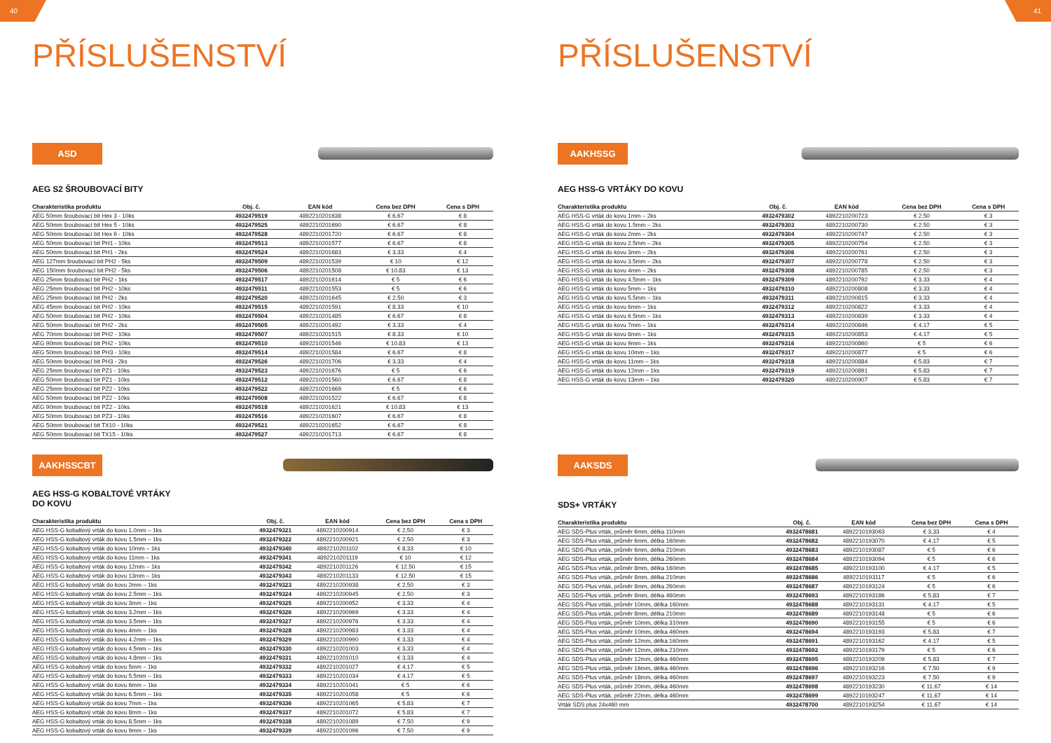40
PŘÍSLUŠENSTVÍ
ASD
AEG S2 ŠROUBOVACÍ BITY
| Charakteristika produktu | Obj. č. | EAN kód | Cena bez DPH | Cena s DPH |
| --- | --- | --- | --- | --- |
| AEG 50mm šroubovací bit Hex 3 - 10ks | 4932479519 | 4892210201638 | € 6.67 | € 8 |
| AEG 50mm šroubovací bit Hex 5 - 10ks | 4932479525 | 4892210201690 | € 6.67 | € 8 |
| AEG 50mm šroubovací bit Hex 6 - 10ks | 4932479528 | 4892210201720 | € 6.67 | € 8 |
| AEG 50mm šroubovací bit PH1 - 10ks | 4932479513 | 4892210201577 | € 6.67 | € 8 |
| AEG 50mm šroubovací bit PH1 - 2ks | 4932479524 | 4892210201683 | € 3.33 | € 4 |
| AEG 127mm šroubovací bit PH2 - 5ks | 4932479509 | 4892210201539 | € 10 | € 12 |
| AEG 150mm šroubovací bit PH2 - 5ks | 4932479506 | 4892210201508 | € 10.83 | € 13 |
| AEG 25mm šroubovací bit PH2 - 1ks | 4932479517 | 4892210201614 | € 5 | € 6 |
| AEG 25mm šroubovací bit PH2 - 10ks | 4932479511 | 4892210201553 | € 5 | € 6 |
| AEG 25mm šroubovací bit PH2 - 2ks | 4932479520 | 4892210201645 | € 2.50 | € 3 |
| AEG 45mm šroubovací bit PH2 - 10ks | 4932479515 | 4892210201591 | € 8.33 | € 10 |
| AEG 50mm šroubovací bit PH2 - 10ks | 4932479504 | 4892210201485 | € 6.67 | € 8 |
| AEG 50mm šroubovací bit PH2 - 2ks | 4932479505 | 4892210201492 | € 3.33 | € 4 |
| AEG 70mm šroubovací bit PH2 - 10ks | 4932479507 | 4892210201515 | € 8.33 | € 10 |
| AEG 90mm šroubovací bit PH2 - 10ks | 4932479510 | 4892210201546 | € 10.83 | € 13 |
| AEG 50mm šroubovací bit PH3 - 10ks | 4932479514 | 4892210201584 | € 6.67 | € 8 |
| AEG 50mm šroubovací bit PH3 - 2ks | 4932479526 | 4892210201706 | € 3.33 | € 4 |
| AEG 25mm šroubovací bit PZ1 - 10ks | 4932479523 | 4892210201676 | € 5 | € 6 |
| AEG 50mm šroubovací bit PZ1 - 10ks | 4932479512 | 4892210201560 | € 6.67 | € 8 |
| AEG 25mm šroubovací bit PZ2 - 10ks | 4932479522 | 4892210201669 | € 5 | € 6 |
| AEG 50mm šroubovací bit PZ2 - 10ks | 4932479508 | 4892210201522 | € 6.67 | € 8 |
| AEG 90mm šroubovací bit PZ2 - 10ks | 4932479518 | 4892210201621 | € 10.83 | € 13 |
| AEG 50mm šroubovací bit PZ3 - 10ks | 4932479516 | 4892210201607 | € 6.67 | € 8 |
| AEG 50mm šroubovací bit TX10 - 10ks | 4932479521 | 4892210201652 | € 6.67 | € 8 |
| AEG 50mm šroubovací bit TX15 - 10ks | 4932479527 | 4892210201713 | € 6.67 | € 8 |
AAKHSSCBT
AEG HSS-G KOBALTOVÉ VRTÁKY
DO KOVU
| Charakteristika produktu | Obj. č. | EAN kód | Cena bez DPH | Cena s DPH |
| --- | --- | --- | --- | --- |
| AEG HSS-G kobaltový vrták do kovu 1.0mm – 1ks | 4932479321 | 4892210200914 | € 2.50 | € 3 |
| AEG HSS-G kobaltový vrták do kovu 1.5mm – 1ks | 4932479322 | 4892210200921 | € 2.50 | € 3 |
| AEG HSS-G kobaltový vrták do kovu 10mm – 1ks | 4932479340 | 4892210201102 | € 8.33 | € 10 |
| AEG HSS-G kobaltový vrták do kovu 11mm – 1ks | 4932479341 | 4892210201119 | € 10 | € 12 |
| AEG HSS-G kobaltový vrták do kovu 12mm – 1ks | 4932479342 | 4892210201126 | € 12.50 | € 15 |
| AEG HSS-G kobaltový vrták do kovu 13mm – 1ks | 4932479343 | 4892210201133 | € 12.50 | € 15 |
| AEG HSS-G kobaltový vrták do kovu 2mm – 1ks | 4932479323 | 4892210200938 | € 2.50 | € 3 |
| AEG HSS-G kobaltový vrták do kovu 2.5mm – 1ks | 4932479324 | 4892210200945 | € 2.50 | € 3 |
| AEG HSS-G kobaltový vrták do kovu 3mm – 1ks | 4932479325 | 4892210200952 | € 3.33 | € 4 |
| AEG HSS-G kobaltový vrták do kovu 3.2mm – 1ks | 4932479326 | 4892210200969 | € 3.33 | € 4 |
| AEG HSS-G kobaltový vrták do kovu 3.5mm – 1ks | 4932479327 | 4892210200976 | € 3.33 | € 4 |
| AEG HSS-G kobaltový vrták do kovu 4mm – 1ks | 4932479328 | 4892210200983 | € 3.33 | € 4 |
| AEG HSS-G kobaltový vrták do kovu 4.2mm – 1ks | 4932479329 | 4892210200990 | € 3.33 | € 4 |
| AEG HSS-G kobaltový vrták do kovu 4.5mm – 1ks | 4932479330 | 4892210201003 | € 3.33 | € 4 |
| AEG HSS-G kobaltový vrták do kovu 4.8mm – 1ks | 4932479331 | 4892210201010 | € 3.33 | € 4 |
| AEG HSS-G kobaltový vrták do kovu 5mm – 1ks | 4932479332 | 4892210201027 | € 4.17 | € 5 |
| AEG HSS-G kobaltový vrták do kovu 5.5mm – 1ks | 4932479333 | 4892210201034 | € 4.17 | € 5 |
| AEG HSS-G kobaltový vrták do kovu 6mm – 1ks | 4932479334 | 4892210201041 | € 5 | € 6 |
| AEG HSS-G kobaltový vrták do kovu 6.5mm – 1ks | 4932479335 | 4892210201058 | € 5 | € 6 |
| AEG HSS-G kobaltový vrták do kovu 7mm – 1ks | 4932479336 | 4892210201065 | € 5.83 | € 7 |
| AEG HSS-G kobaltový vrták do kovu 8mm – 1ks | 4932479337 | 4892210201072 | € 5.83 | € 7 |
| AEG HSS-G kobaltový vrták do kovu 8.5mm – 1ks | 4932479338 | 4892210201089 | € 7.50 | € 9 |
| AEG HSS-G kobaltový vrták do kovu 9mm – 1ks | 4932479339 | 4892210201096 | € 7.50 | € 9 |
41
PŘÍSLUŠENSTVÍ
AAKHSSG
AEG HSS-G VRTÁKY DO KOVU
| Charakteristika produktu | Obj. č. | EAN kód | Cena bez DPH | Cena s DPH |
| --- | --- | --- | --- | --- |
| AEG HSS-G vrták do kovu 1mm – 2ks | 4932479302 | 4892210200723 | € 2.50 | € 3 |
| AEG HSS-G vrták do kovu 1.5mm – 2ks | 4932479303 | 4892210200730 | € 2.50 | € 3 |
| AEG HSS-G vrták do kovu 2mm – 2ks | 4932479304 | 4892210200747 | € 2.50 | € 3 |
| AEG HSS-G vrták do kovu 2.5mm – 2ks | 4932479305 | 4892210200754 | € 2.50 | € 3 |
| AEG HSS-G vrták do kovu 3mm – 2ks | 4932479306 | 4892210200761 | € 2.50 | € 3 |
| AEG HSS-G vrták do kovu 3.5mm – 2ks | 4932479307 | 4892210200778 | € 2.50 | € 3 |
| AEG HSS-G vrták do kovu 4mm – 2ks | 4932479308 | 4892210200785 | € 2.50 | € 3 |
| AEG HSS-G vrták do kovu 4.5mm – 1ks | 4932479309 | 4892210200792 | € 3.33 | € 4 |
| AEG HSS-G vrták do kovu 5mm – 1ks | 4932479310 | 4892210200808 | € 3.33 | € 4 |
| AEG HSS-G vrták do kovu 5.5mm – 1ks | 4932479311 | 4892210200815 | € 3.33 | € 4 |
| AEG HSS-G vrták do kovu 6mm – 1ks | 4932479312 | 4892210200822 | € 3.33 | € 4 |
| AEG HSS-G vrták do kovu 6.5mm – 1ks | 4932479313 | 4892210200839 | € 3.33 | € 4 |
| AEG HSS-G vrták do kovu 7mm – 1ks | 4932479314 | 4892210200846 | € 4.17 | € 5 |
| AEG HSS-G vrták do kovu 8mm – 1ks | 4932479315 | 4892210200853 | € 4.17 | € 5 |
| AEG HSS-G vrták do kovu 9mm – 1ks | 4932479316 | 4892210200860 | € 5 | € 6 |
| AEG HSS-G vrták do kovu 10mm – 1ks | 4932479317 | 4892210200877 | € 5 | € 6 |
| AEG HSS-G vrták do kovu 11mm – 1ks | 4932479318 | 4892210200884 | € 5.83 | € 7 |
| AEG HSS-G vrták do kovu 12mm – 1ks | 4932479319 | 4892210200891 | € 5.83 | € 7 |
| AEG HSS-G vrták do kovu 13mm – 1ks | 4932479320 | 4892210200907 | € 5.83 | € 7 |
AAKSDS
SDS+ VRTÁKY
| Charakteristika produktu | Obj. č. | EAN kód | Cena bez DPH | Cena s DPH |
| --- | --- | --- | --- | --- |
| AEG SDS-Plus vrták, průměr 6mm, délka 110mm | 4932478681 | 4892210193063 | € 3.33 | € 4 |
| AEG SDS-Plus vrták, průměr 6mm, délka 160mm | 4932478682 | 4892210193070 | € 4.17 | € 5 |
| AEG SDS-Plus vrták, průměr 6mm, délka 210mm | 4932478683 | 4892210193087 | € 5 | € 6 |
| AEG SDS-Plus vrták, průměr 6mm, délka 260mm | 4932478684 | 4892210193094 | € 5 | € 6 |
| AEG SDS-Plus vrták, průměr 8mm, délka 160mm | 4932478685 | 4892210193100 | € 4.17 | € 5 |
| AEG SDS-Plus vrták, průměr 8mm, délka 210mm | 4932478686 | 4892210193117 | € 5 | € 6 |
| AEG SDS-Plus vrták, průměr 8mm, délka 260mm | 4932478687 | 4892210193124 | € 5 | € 6 |
| AEG SDS-Plus vrták, průměr 8mm, délka 460mm | 4932478693 | 4892210193186 | € 5.83 | € 7 |
| AEG SDS-Plus vrták, průměr 10mm, délka 160mm | 4932478688 | 4892210193131 | € 4.17 | € 5 |
| AEG SDS-Plus vrták, průměr 8mm, délka 210mm | 4932478689 | 4892210193148 | € 5 | € 6 |
| AEG SDS-Plus vrták, průměr 10mm, délka 310mm | 4932478690 | 4892210193155 | € 5 | € 6 |
| AEG SDS-Plus vrták, průměr 10mm, délka 460mm | 4932478694 | 4892210193193 | € 5.83 | € 7 |
| AEG SDS-Plus vrták, průměr 12mm, délka 160mm | 4932478691 | 4892210193162 | € 4.17 | € 5 |
| AEG SDS-Plus vrták, průměr 12mm, délka 210mm | 4932478692 | 4892210193179 | € 5 | € 6 |
| AEG SDS-Plus vrták, průměr 12mm, délka 460mm | 4932478695 | 4892210193209 | € 5.83 | € 7 |
| AEG SDS-Plus vrták, průměr 16mm, délka 460mm | 4932478696 | 4892210193216 | € 7.50 | € 9 |
| AEG SDS-Plus vrták, průměr 18mm, délka 460mm | 4932478697 | 4892210193223 | € 7.50 | € 9 |
| AEG SDS-Plus vrták, průměr 20mm, délka 460mm | 4932478698 | 4892210193230 | € 11.67 | € 14 |
| AEG SDS-Plus vrták, průměr 22mm, délka 460mm | 4932478699 | 4892210193247 | € 11.67 | € 14 |
| Vrták SDS plus 24x460 mm | 4932478700 | 4892210193254 | € 11.67 | € 14 |